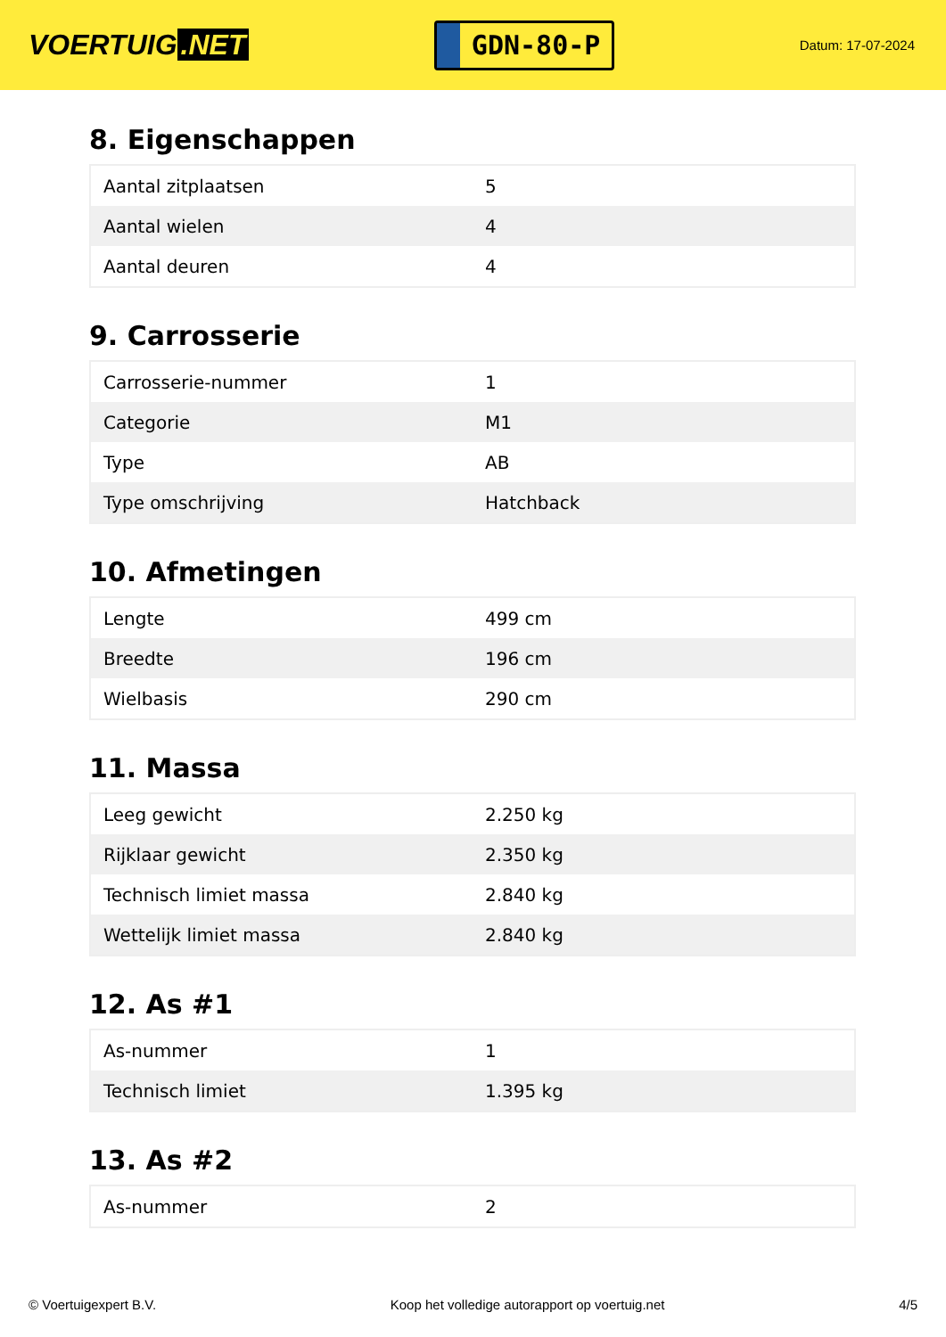VOERTUIG.NET
GDN-80-P
Datum: 17-07-2024
8. Eigenschappen
| Aantal zitplaatsen | 5 |
| Aantal wielen | 4 |
| Aantal deuren | 4 |
9. Carrosserie
| Carrosserie-nummer | 1 |
| Categorie | M1 |
| Type | AB |
| Type omschrijving | Hatchback |
10. Afmetingen
| Lengte | 499 cm |
| Breedte | 196 cm |
| Wielbasis | 290 cm |
11. Massa
| Leeg gewicht | 2.250 kg |
| Rijklaar gewicht | 2.350 kg |
| Technisch limiet massa | 2.840 kg |
| Wettelijk limiet massa | 2.840 kg |
12. As #1
| As-nummer | 1 |
| Technisch limiet | 1.395 kg |
13. As #2
| As-nummer | 2 |
© Voertuigexpert B.V. Koop het volledige autorapport op voertuig.net 4/5